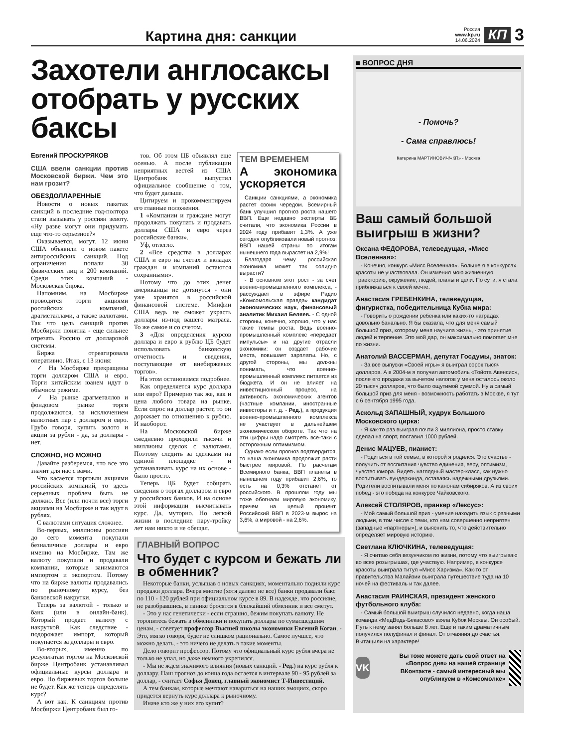Картина дня: санкции
Россия
www.kp.ru
14.06.2024
КП 3
Захотели англосаксы отобрать у русских баксы
Евгений ПРОСКУРЯКОВ
США ввели санкции против Московской биржи. Чем это нам грозит?
ОБЕЗДОЛЛАРЕННЫЕ
Новости о новых пакетах санкций в последние год-полтора стали вызывать у россиян зевоту. «Ну разве могут они придумать еще что-то серьезное?»
Оказывается, могут. 12 июня США объявили о новом пакете антироссийских санкций. Под ограничения попали 30 физических лиц и 200 компаний. Среди этих компаний - Московская биржа.
Напомним, на Мосбирже проводятся торги акциями российских компаний, драгметаллами, а также валютами. Так что цель санкций против Мосбиржи понятна - еще сильнее отрезать Россию от долларовой системы.
Биржа отреагировала оперативно. Итак, с 13 июня:
✓ На Мосбирже прекращены торги долларом США и евро. Торги китайским юанем идут в обычном режиме.
✓ На рынке драгметаллов и фондовом рынке торги продолжаются, за исключением валютных пар с долларом и евро. Грубо говоря, купить золото и акции за рубли - да, за доллары - нет.
СЛОЖНО, НО МОЖНО
Давайте разберемся, что все это значит для нас с вами.
Что касается торговли акциями российских компаний, то здесь серьезных проблем быть не должно. Все (или почти все) торги акциями на Мосбирже и так идут в рублях.
С валютами ситуация сложнее.
Во-первых, миллионы россиян до сего момента покупали безналичные доллары и евро именно на Мосбирже. Там же валюту покупали и продавали компании, которые занимаются импортом и экспортом. Потому что на бирже валюты продавались по рыночному курсу, без банковской накрутки.
Теперь за валютой - только в банк (или в онлайн-банк). Который продает валюту с накруткой. Как следствие - подорожает импорт, который покупается за доллары и евро.
Во-вторых, именно по результатам торгов на Московской бирже Центробанк устанавливал официальные курсы доллара и евро. Но биржевых торгов больше не будет. Как же теперь определять курс?
А вот как. К санкциям против Мосбиржи Центробанк был го-
тов. Об этом ЦБ объявлял еще осенью. А после публикации неприятных вестей из США Центробанк выпустил официальное сообщение о том, что будет дальше.
Цитируем и прокомментируем его главные положения.
1 «Компании и граждане могут продолжать покупать и продавать доллары США и евро через российские банки».
Уф, отлегло.
2 «Все средства в долларах США и евро на счетах и вкладах граждан и компаний остаются сохранными».
Потому что до этих денег американцы не дотянутся - они уже хранятся в российской финансовой системе. Минфин США ведь не сможет украсть доллары из-под вашего матраса. То же самое и со счетом.
3 «Для определения курсов доллара и евро к рублю ЦБ будет использовать банковскую отчетность и сведения, поступающие от внебиржевых торгов».
На этом остановимся подробнее.
Как определяется курс доллара или евро? Примерно так же, как и цена любого товара на рынке. Если спрос на доллар растет, то он дорожает по отношению к рублю. И наоборот.
На Московской бирже ежедневно проходили тысячи и миллионы сделок с валютами. Поэтому следить за сделками на единой площадке - и устанавливать курс на их основе - было просто.
Теперь ЦБ будет собирать сведения о торгах долларом и евро у российских банков. И на основе этой информации высчитывать курс. Да, муторно. Но легкой жизни в последние пару-тройку лет нам никто и не обещал.
ТЕМ ВРЕМЕНЕМ
А экономика ускоряется
Санкции санкциями, а экономика растет своим чередом. Всемирный банк улучшил прогноз роста нашего ВВП. Еще недавно эксперты ВБ считали, что экономика России в 2024 году прибавит 1,3%. А уже сегодня опубликовали новый прогноз: ВВП нашей страны по итогам нынешнего года вырастет на 2,9%!
Благодаря чему российская экономика может так солидно вырасти?
- В основном этот рост - за счет военно-промышленного комплекса, - рассуждает в эфире Радио «Комсомольская правда» кандидат экономических наук, финансовый аналитик Михаил Беляев. - С одной стороны, конечно, хорошо, что у нас такие темпы роста. Ведь военно-промышленный комплекс «передает импульсы» и на другие отрасли экономики: он создает рабочие места, повышает зарплаты. Но, с другой стороны, мы должны понимать, что военно-промышленный комплекс питается из бюджета. И он не влияет на инвестиционный процесс, на активность экономических агентов (частные компании, иностранные инвесторы и т. д. - Ред.), а продукция военно-промышленного комплекса не участвует в дальнейшем экономическом обороте. Так что на эти цифры надо смотреть все-таки с осторожным оптимизмом.
Однако если прогноз подтвердится, то наша экономика продолжит расти быстрее мировой. По расчетам Всемирного банка, ВВП планеты в нынешнем году прибавит 2,6%, то есть на 0,3% отстанет от российского. В прошлом году мы тоже обогнали мировую экономику, причем на целый процент. Российский ВВП в 2023-м вырос на 3,6%, а мировой - на 2,6%.
ГЛАВНЫЙ ВОПРОС
Что будет с курсом и бежать ли в обменник?
Некоторые банки, услышав о новых санкциях, моментально подняли курс продажи доллара. Вчера многие (хотя далеко не все) банки продавали бакс по 110 - 120 рублей при официальном курсе в 89. В надежде, что россияне, не разобравшись, в панике бросятся в ближайший обменник и все сметут.
- Это у нас генетически - если страшно, бежим покупать валюту. Не торопитесь бежать в обменники и покупать доллары по сумасшедшим ценам, - советует профессор Высшей школы экономики Евгений Коган. - Это, мягко говоря, будет не слишком рационально. Самое лучшее, что можно делать, - это ничего не делать в такие моменты.
Дело говорит профессор. Потому что официальный курс рубля вчера не только не упал, но даже немного укрепился.
- Мы не ждем значимого влияния (новых санкций. - Ред.) на курс рубля к доллару. Наш прогноз до конца года остается в интервале 90 - 95 рублей за доллар, - считает Софья Донец, главный экономист Т-Инвестиций.
А тем банкам, которые мечтают навариться на наших эмоциях, скоро придется вернуть курс доллара к рыночному.
Иначе кто же у них его купит?
■ ВОПРОС ДНЯ
- Помочь?
- Сама справлюсь!
Катерина МАРТИНОВИЧ/«КП» - Москва
Ваш самый большой выигрыш в жизни?
Оксана ФЕДОРОВА, телеведущая, «Мисс Вселенная»:
- Конечно, конкурс «Мисс Вселенная». Больше я в конкурсах красоты не участвовала. Он изменил мою жизненную траекторию, окружение, людей, планы и цели. По сути, я стала приближаться к своей мечте.
Анастасия ГРЕБЕНКИНА, телеведущая, фигуристка, победительница Кубка мира:
- Говорить о рождении ребенка или каких-то наградах довольно банально. Я бы сказала, что для меня самый большой приз, которому меня научила жизнь, - это принятие людей и терпение. Это мой дар, он максимально помогает мне по жизни.
Анатолий ВАССЕРМАН, депутат Госдумы, знаток:
- За все выпуски «Своей игры» я выиграл сорок тысяч долларов. А в 2004-м я получил автомобиль «Тойота Авенсис», после его продажи за вычетом налогов у меня осталось около 20 тысяч долларов, что было ощутимой суммой. Ну а самый большой приз для меня - возможность работать в Москве, я тут с 6 сентября 1995 года.
Аскольд ЗАПАШНЫЙ, худрук Большого Московского цирка:
- Я как-то раз выиграл почти 3 миллиона, просто ставку сделал на спорт, поставил 1000 рублей.
Денис МАЦУЕВ, пианист:
- Родиться в той семье, в которой я родился. Это счастье - получить от воспитания чувство единения, веру, оптимизм, чувство юмора. Видеть наглядный мастер-класс, как нужно воспитывать вундеркинда, оставаясь надежными друзьями. Родители воспитывали меня по канонам сибиряков. А из своих побед - это победа на конкурсе Чайковского.
Алексей СТОЛЯРОВ, пранкер «Лексус»:
- Мой самый большой приз - умение находить язык с разными людьми, в том числе с теми, кто нам совершенно неприятен (западные «партнеры»), и выяснить то, что действительно определяет мировую историю.
Светлана КЛЮЧКИНА, телеведущая:
- Я считаю себя везунчиком по жизни, потому что выигрываю во всех розыгрышах, где участвую. Например, в конкурсе красоты выиграла титул «Мисс Харизма». Как-то от правительства Малайзии выиграла путешествие туда на 10 ночей на фестиваль и так далее.
Анастасия РАИНСКАЯ, президент женского футбольного клуба:
- Самый большой выигрыш случился недавно, когда наша команда «МедВедь-Бекасово» взяла Кубок Москвы. Он особый. Путь к нему занял больше 8 лет. Еще и таким драматичным получился полуфинал и финал. От отчаяния до счастья. Вытащили на характере!
VK
Вы тоже можете дать свой ответ на «Вопрос дня» на нашей странице ВКонтакте - самый интересный мы опубликуем в «Комсомолке»